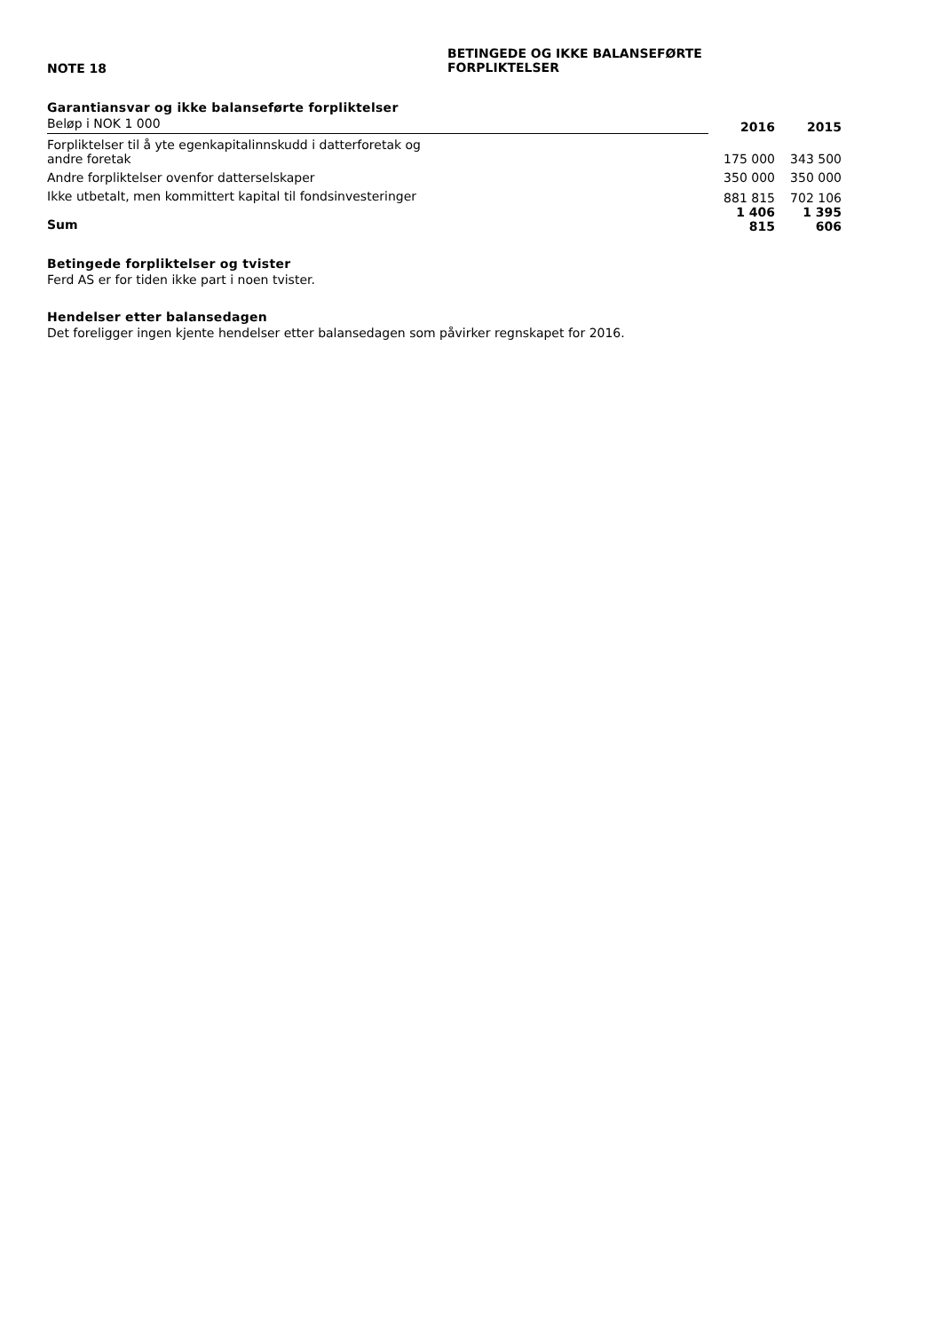NOTE 18
BETINGEDE OG IKKE BALANSEFØRTE
FORPLIKTELSER
Garantiansvar og ikke balanseførte forpliktelser
| Beløp i NOK 1 000 | 2016 | 2015 |
| Forpliktelser til å yte egenkapitalinnskudd i datterforetak og andre foretak | 175 000 | 343 500 |
| Andre forpliktelser ovenfor datterselskaper | 350 000 | 350 000 |
| Ikke utbetalt, men kommittert kapital til fondsinvesteringer | 881 815 | 702 106 |
| Sum | 1 406 815 | 1 395 606 |
Betingede forpliktelser og tvister
Ferd AS er for tiden ikke part i noen tvister.
Hendelser etter balansedagen
Det foreligger ingen kjente hendelser etter balansedagen som påvirker regnskapet for 2016.